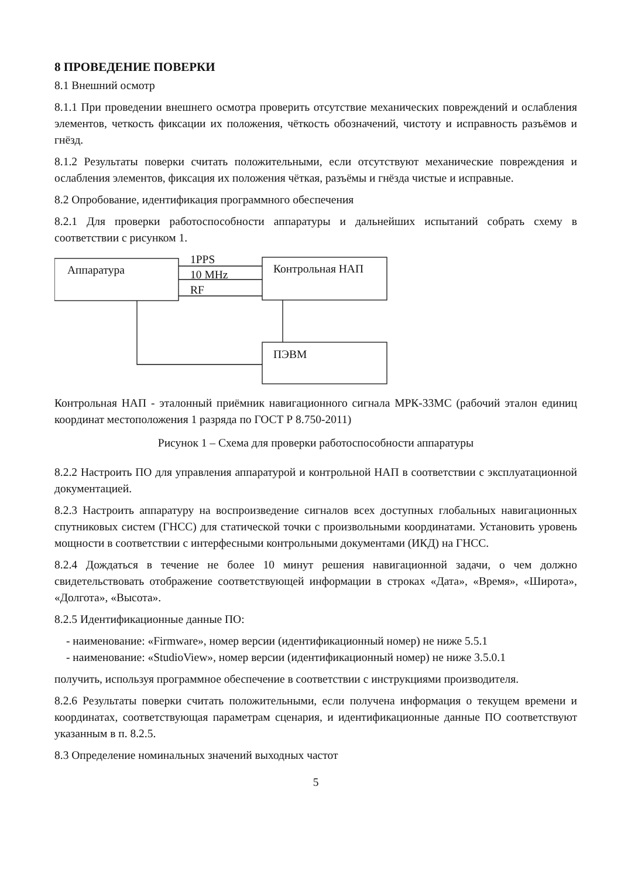8 ПРОВЕДЕНИЕ ПОВЕРКИ
8.1 Внешний осмотр
8.1.1 При проведении внешнего осмотра проверить отсутствие механических повреждений и ослабления элементов, четкость фиксации их положения, чёткость обозначений, чистоту и исправность разъёмов и гнёзд.
8.1.2 Результаты поверки считать положительными, если отсутствуют механические повреждения и ослабления элементов, фиксация их положения чёткая, разъёмы и гнёзда чистые и исправные.
8.2 Опробование, идентификация программного обеспечения
8.2.1 Для проверки работоспособности аппаратуры и дальнейших испытаний собрать схему в соответствии с рисунком 1.
Аппаратура
1PPS
10 MHz
RF
Контрольная НАП
ПЭВМ
Контрольная НАП - эталонный приёмник навигационного сигнала МРК-33МС (рабочий эталон единиц координат местоположения 1 разряда по ГОСТ Р 8.750-2011)
Рисунок 1 – Схема для проверки работоспособности аппаратуры
8.2.2 Настроить ПО для управления аппаратурой и контрольной НАП в соответствии с эксплуатационной документацией.
8.2.3 Настроить аппаратуру на воспроизведение сигналов всех доступных глобальных навигационных спутниковых систем (ГНСС) для статической точки с произвольными координатами. Установить уровень мощности в соответствии с интерфесными контрольными документами (ИКД) на ГНСС.
8.2.4 Дождаться в течение не более 10 минут решения навигационной задачи, о чем должно свидетельствовать отображение соответствующей информации в строках «Дата», «Время», «Широта», «Долгота», «Высота».
8.2.5 Идентификационные данные ПО:
- наименование: «Firmware», номер версии (идентификационный номер) не ниже 5.5.1
- наименование: «StudioView», номер версии (идентификационный номер) не ниже 3.5.0.1
получить, используя программное обеспечение в соответствии с инструкциями производителя.
8.2.6 Результаты поверки считать положительными, если получена информация о текущем времени и координатах, соответствующая параметрам сценария, и идентификационные данные ПО соответствуют указанным в п. 8.2.5.
8.3 Определение номинальных значений выходных частот
5